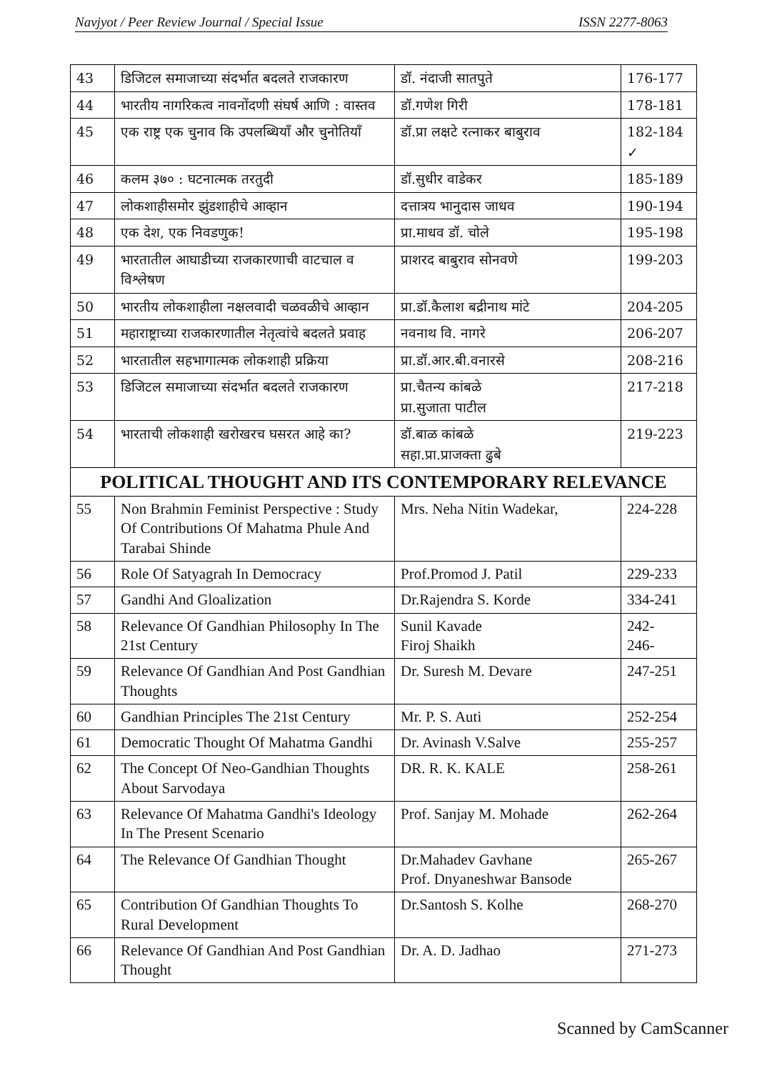Navjyot / Peer Review Journal / Special Issue ISSN 2277-8063
| 43 | डिजिटल समाजाच्या संदर्भात बदलते राजकारण | डॉ. नंदाजी सातपुते | 176-177 |
| 44 | भारतीय नागरिकत्व नावनोंदणी संघर्ष आणि : वास्तव | डॉ.गणेश गिरी | 178-181 |
| 45 | एक राष्ट्र एक चुनाव कि उपलब्धियाँ और चुनोतियाँ | डॉ.प्रा लक्षटे रत्नाकर बाबुराव | 182-184 ✓ |
| 46 | कलम ३७० : घटनात्मक तरतुदी | डॉ.सुधीर वाडेकर | 185-189 |
| 47 | लोकशाहीसमोर झुंडशाहीचे आव्हान | दत्तात्रय भानुदास जाधव | 190-194 |
| 48 | एक देश, एक निवडणुक! | प्रा.माधव डॉ. चोले | 195-198 |
| 49 | भारतातील आघाडीच्या राजकारणाची वाटचाल व विश्लेषण | प्राशरद बाबुराव सोनवणे | 199-203 |
| 50 | भारतीय लोकशाहीला नक्षलवादी चळवळीचे आव्हान | प्रा.डॉ.कैलाश बद्रीनाथ मांटे | 204-205 |
| 51 | महाराष्ट्राच्या राजकारणातील नेतृत्वांचे बदलते प्रवाह | नवनाथ वि. नागरे | 206-207 |
| 52 | भारतातील सहभागात्मक लोकशाही प्रक्रिया | प्रा.डॉ.आर.बी.वनारसे | 208-216 |
| 53 | डिजिटल समाजाच्या संदर्भात बदलते राजकारण | प्रा.चैतन्य कांबळे प्रा.सुजाता पाटील | 217-218 |
| 54 | भारताची लोकशाही खरोखरच घसरत आहे का? | डॉ.बाळ कांबळे सहा.प्रा.प्राजक्ता ढुबे | 219-223 |
| POLITICAL THOUGHT AND ITS CONTEMPORARY RELEVANCE | | | |
| 55 | Non Brahmin Feminist Perspective : Study Of Contributions Of Mahatma Phule And Tarabai Shinde | Mrs. Neha Nitin Wadekar, | 224-228 |
| 56 | Role Of Satyagrah In Democracy | Prof.Promod J. Patil | 229-233 |
| 57 | Gandhi And Gloalization | Dr.Rajendra S. Korde | 334-241 |
| 58 | Relevance Of Gandhian Philosophy In The 21st Century | Sunil Kavade Firoj Shaikh | 242- 246- |
| 59 | Relevance Of Gandhian And Post Gandhian Thoughts | Dr. Suresh M. Devare | 247-251 |
| 60 | Gandhian Principles The 21st Century | Mr. P. S. Auti | 252-254 |
| 61 | Democratic Thought Of Mahatma Gandhi | Dr. Avinash V.Salve | 255-257 |
| 62 | The Concept Of Neo-Gandhian Thoughts About Sarvodaya | DR. R. K. KALE | 258-261 |
| 63 | Relevance Of Mahatma Gandhi's Ideology In The Present Scenario | Prof. Sanjay M. Mohade | 262-264 |
| 64 | The Relevance Of Gandhian Thought | Dr.Mahadev Gavhane Prof. Dnyaneshwar Bansode | 265-267 |
| 65 | Contribution Of Gandhian Thoughts To Rural Development | Dr.Santosh S. Kolhe | 268-270 |
| 66 | Relevance Of Gandhian And Post Gandhian Thought | Dr. A. D. Jadhao | 271-273 |
Scanned by CamScanner